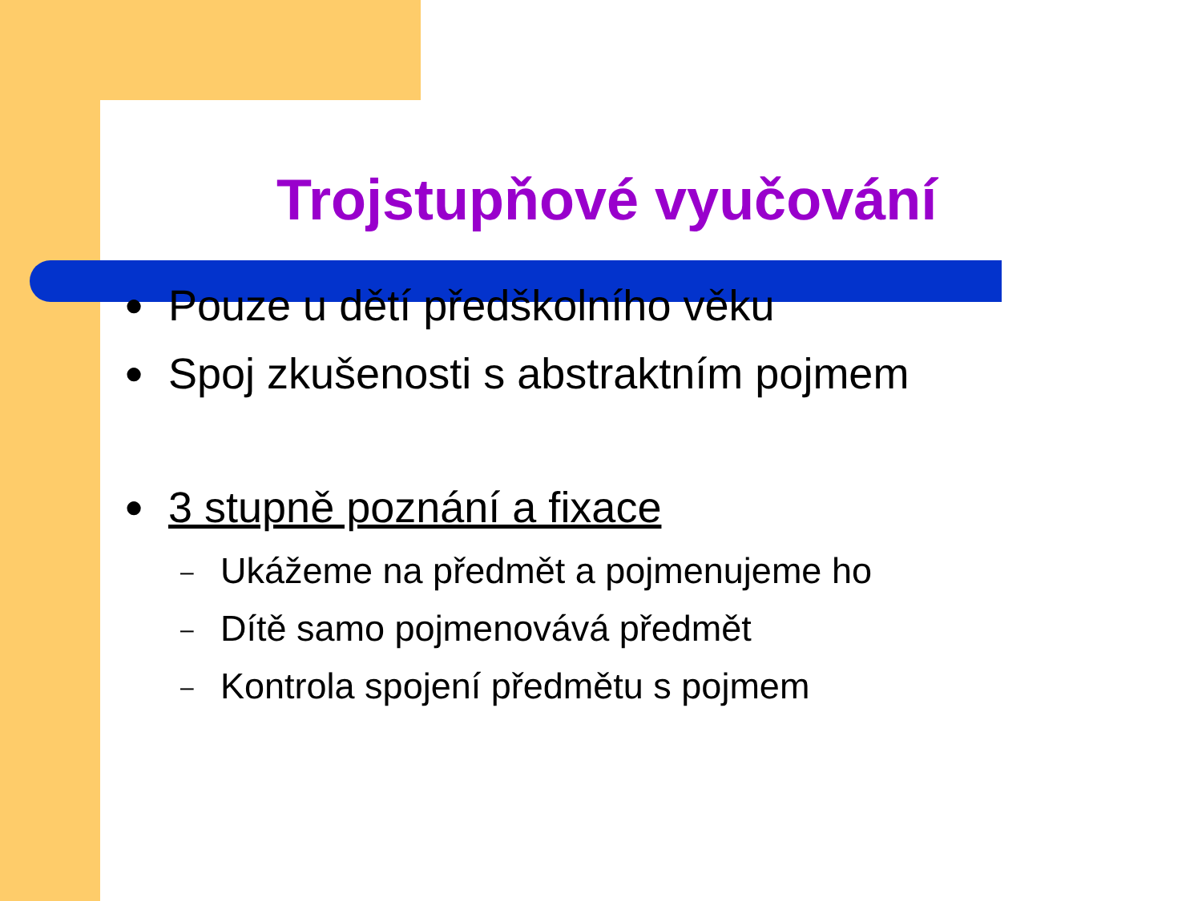Trojstupňové vyučování
● Pouze u dětí předškolního věku
● Spoj zkušenosti s abstraktním pojmem
● 3 stupně poznání a fixace
– Ukážeme na předmět a pojmenujeme ho
– Dítě samo pojmenovává předmět
– Kontrola spojení předmětu s pojmem